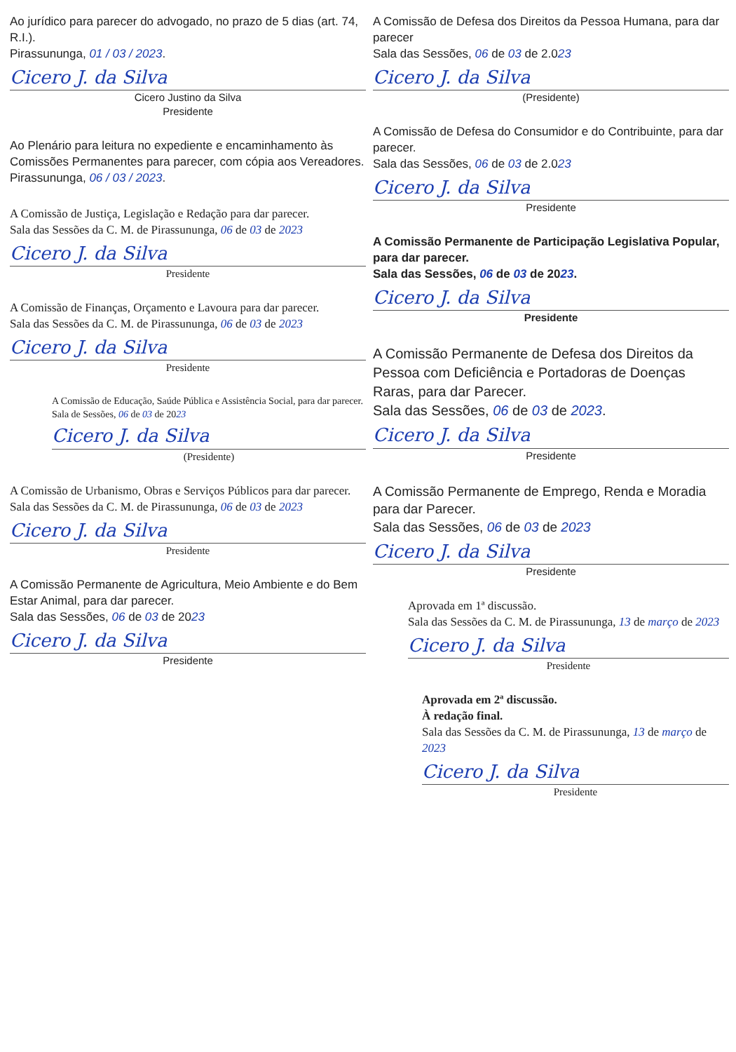Ao jurídico para parecer do advogado, no prazo de 5 dias (art. 74, R.I.).
Pirassununga, 01 / 03 / 2023.
Cicero J. da Silva
Cicero Justino da Silva
Presidente
Ao Plenário para leitura no expediente e encaminhamento às Comissões Permanentes para parecer, com cópia aos Vereadores.
Pirassununga, 06 / 03 / 2023.
A Comissão de Justiça, Legislação e Redação para dar parecer.
Sala das Sessões da C. M. de Pirassununga, 06 de 03 de 2023
Cicero J. da Silva
Presidente
A Comissão de Finanças, Orçamento e Lavoura para dar parecer.
Sala das Sessões da C. M. de Pirassununga, 06 de 03 de 2023
Cicero J. da Silva
Presidente
A Comissão de Educação, Saúde Pública e Assistência Social, para dar parecer.
Sala de Sessões, 06 de 03 de 2023
Cicero J. da Silva
(Presidente)
A Comissão de Urbanismo, Obras e Serviços Públicos para dar parecer.
Sala das Sessões da C. M. de Pirassununga, 06 de 03 de 2023
Cicero J. da Silva
Presidente
A Comissão Permanente de Agricultura, Meio Ambiente e do Bem Estar Animal, para dar parecer.
Sala das Sessões, 06 de 03 de 2023
Cicero J. da Silva
Presidente
A Comissão de Defesa dos Direitos da Pessoa Humana, para dar parecer
Sala das Sessões, 06 de 03 de 2.023
Cicero J. da Silva
(Presidente)
A Comissão de Defesa do Consumidor e do Contribuinte, para dar parecer.
Sala das Sessões, 06 de 03 de 2.023
Cicero J. da Silva
Presidente
A Comissão Permanente de Participação Legislativa Popular, para dar parecer.
Sala das Sessões, 06 de 03 de 2023.
Cicero J. da Silva
Presidente
A Comissão Permanente de Defesa dos Direitos da Pessoa com Deficiência e Portadoras de Doenças Raras, para dar Parecer.
Sala das Sessões, 06 de 03 de 2023.
Cicero J. da Silva
Presidente
A Comissão Permanente de Emprego, Renda e Moradia para dar Parecer.
Sala das Sessões, 06 de 03 de 2023
Cicero J. da Silva
Presidente
Aprovada em 1ª discussão.
Sala das Sessões da C. M. de Pirassununga, 13 de março de 2023
Cicero J. da Silva
Presidente
Aprovada em 2ª discussão.
À redação final.
Sala das Sessões da C. M. de Pirassununga, 13 de março de 2023
Cicero J. da Silva
Presidente